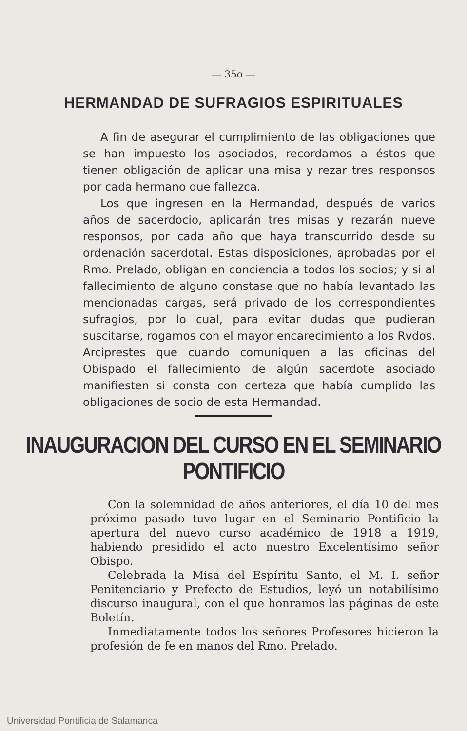— 35o —
HERMANDAD DE SUFRAGIOS ESPIRITUALES
A fin de asegurar el cumplimiento de las obligaciones que se han impuesto los asociados, recordamos a éstos que tienen obligación de aplicar una misa y rezar tres responsos por cada hermano que fallezca.
Los que ingresen en la Hermandad, después de varios años de sacerdocio, aplicarán tres misas y rezarán nueve responsos, por cada año que haya transcurrido desde su ordenación sacerdotal. Estas disposiciones, aprobadas por el Rmo. Prelado, obligan en conciencia a todos los socios; y si al fallecimiento de alguno constase que no había levantado las mencionadas cargas, será privado de los correspondientes sufragios, por lo cual, para evitar dudas que pudieran suscitarse, rogamos con el mayor encarecimiento a los Rvdos. Arciprestes que cuando comuniquen a las oficinas del Obispado el fallecimiento de algún sacerdote asociado manifiesten si consta con certeza que había cumplido las obligaciones de socio de esta Hermandad.
INAUGURACION DEL CURSO EN EL SEMINARIO PONTIFICIO
Con la solemnidad de años anteriores, el día 10 del mes próximo pasado tuvo lugar en el Seminario Pontificio la apertura del nuevo curso académico de 1918 a 1919, habiendo presidido el acto nuestro Excelentísimo señor Obispo.
Celebrada la Misa del Espíritu Santo, el M. I. señor Penitenciario y Prefecto de Estudios, leyó un notabilísimo discurso inaugural, con el que honramos las páginas de este Boletín.
Inmediatamente todos los señores Profesores hicieron la profesión de fe en manos del Rmo. Prelado.
Universidad Pontificia de Salamanca